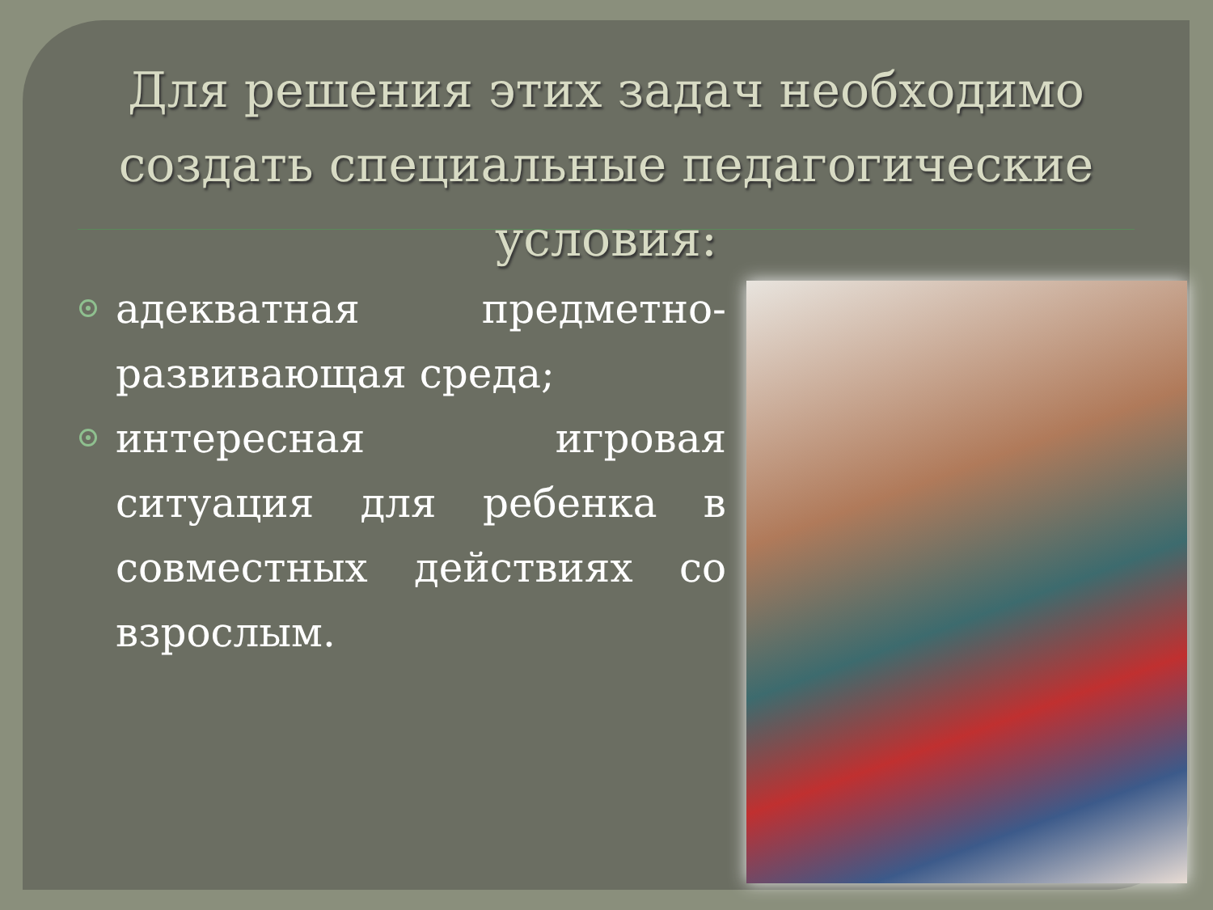Для решения этих задач необходимо создать специальные педагогические условия:
адекватная предметно-развивающая среда;
интересная игровая ситуация для ребенка в совместных действиях со взрослым.